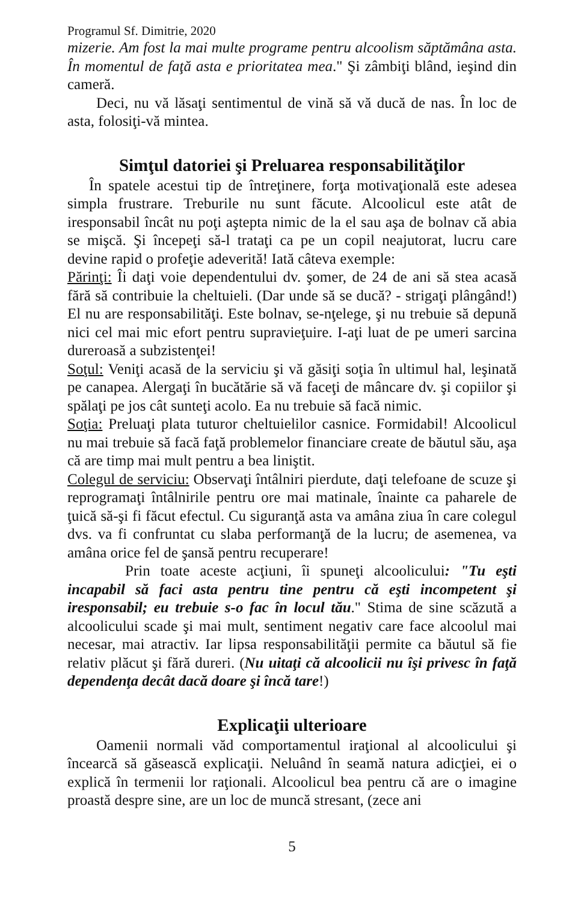Programul Sf. Dimitrie, 2020
mizerie. Am fost la mai multe programe pentru alcoolism săptămâna asta. În momentul de faţă asta e prioritatea mea." Şi zâmbiţi blând, ieşind din cameră.
Deci, nu vă lăsaţi sentimentul de vină să vă ducă de nas. În loc de asta, folosiţi-vă mintea.
Simţul datoriei şi Preluarea responsabilităţilor
În spatele acestui tip de întreţinere, forţa motivaţională este adesea simpla frustrare. Treburile nu sunt făcute. Alcoolicul este atât de iresponsabil încât nu poţi aştepta nimic de la el sau aşa de bolnav că abia se mişcă. Şi începeţi să-l trataţi ca pe un copil neajutorat, lucru care devine rapid o profeţie adeverită! Iată câteva exemple:
Părinţi: Îi daţi voie dependentului dv. şomer, de 24 de ani să stea acasă fără să contribuie la cheltuieli. (Dar unde să se ducă? - strigaţi plângând!) El nu are responsabilităţi. Este bolnav, se-nţelege, şi nu trebuie să depună nici cel mai mic efort pentru supravieţuire. I-aţi luat de pe umeri sarcina dureroasă a subzistenţei!
Soţul: Veniţi acasă de la serviciu şi vă găsiţi soţia în ultimul hal, leşinată pe canapea. Alergaţi în bucătărie să vă faceţi de mâncare dv. şi copiilor şi spălaţi pe jos cât sunteţi acolo. Ea nu trebuie să facă nimic.
Soţia: Preluaţi plata tuturor cheltuielilor casnice. Formidabil! Alcoolicul nu mai trebuie să facă faţă problemelor financiare create de băutul său, aşa că are timp mai mult pentru a bea liniştit.
Colegul de serviciu: Observaţi întâlniri pierdute, daţi telefoane de scuze şi reprogramaţi întâlnirile pentru ore mai matinale, înainte ca paharele de ţuică să-şi fi făcut efectul. Cu siguranţă asta va amâna ziua în care colegul dvs. va fi confruntat cu slaba performanţă de la lucru; de asemenea, va amâna orice fel de şansă pentru recuperare!
Prin toate aceste acţiuni, îi spuneţi alcoolicului: "Tu eşti incapabil să faci asta pentru tine pentru că eşti incompetent şi iresponsabil; eu trebuie s-o fac în locul tău." Stima de sine scăzută a alcoolicului scade şi mai mult, sentiment negativ care face alcoolul mai necesar, mai atractiv. Iar lipsa responsabilităţii permite ca băutul să fie relativ plăcut şi fără dureri. (Nu uitaţi că alcoolicii nu îşi privesc în faţă dependenţa decât dacă doare şi încă tare!)
Explicaţii ulterioare
Oamenii normali văd comportamentul iraţional al alcoolicului şi încearcă să găsească explicaţii. Neluând în seamă natura adicţiei, ei o explică în termenii lor raţionali. Alcoolicul bea pentru că are o imagine proastă despre sine, are un loc de muncă stresant, (zece ani
5